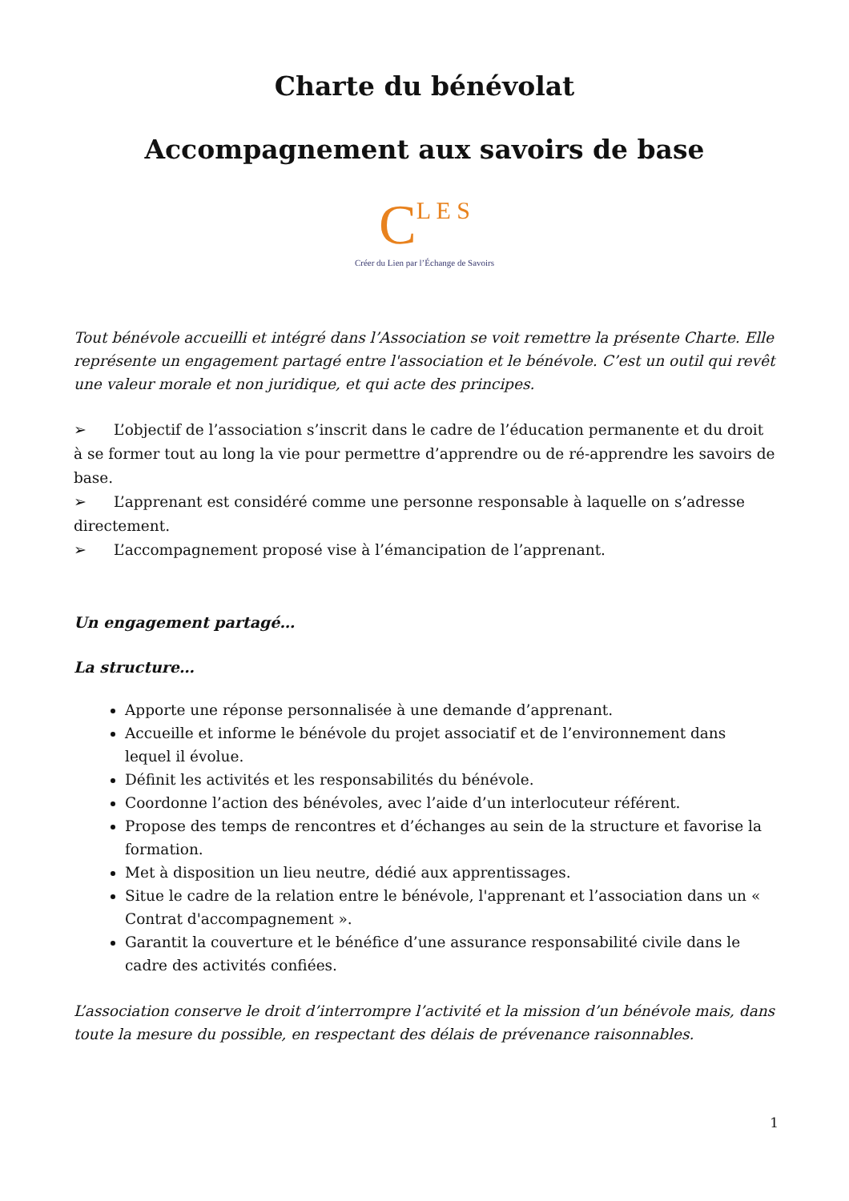Charte du bénévolat
Accompagnement aux savoirs de base
CL E S
Créer du Lien par l’Échange de Savoirs
Tout bénévole accueilli et intégré dans l’Association se voit remettre la présente Charte. Elle représente un engagement partagé entre l'association et le bénévole. C’est un outil qui revêt une valeur morale et non juridique, et qui acte des principes.
➢ L’objectif de l’association s’inscrit dans le cadre de l’éducation permanente et du droit à se former tout au long la vie pour permettre d’apprendre ou de ré-apprendre les savoirs de base.
➢ L’apprenant est considéré comme une personne responsable à laquelle on s’adresse directement.
➢ L’accompagnement proposé vise à l’émancipation de l’apprenant.
Un engagement partagé…
La structure…
Apporte une réponse personnalisée à une demande d’apprenant.
Accueille et informe le bénévole du projet associatif et de l’environnement dans lequel il évolue.
Définit les activités et les responsabilités du bénévole.
Coordonne l’action des bénévoles, avec l’aide d’un interlocuteur référent.
Propose des temps de rencontres et d’échanges au sein de la structure et favorise la formation.
Met à disposition un lieu neutre, dédié aux apprentissages.
Situe le cadre de la relation entre le bénévole, l'apprenant et l’association dans un « Contrat d'accompagnement ».
Garantit la couverture et le bénéfice d’une assurance responsabilité civile dans le cadre des activités confiées.
L’association conserve le droit d’interrompre l’activité et la mission d’un bénévole mais, dans toute la mesure du possible, en respectant des délais de prévenance raisonnables.
1